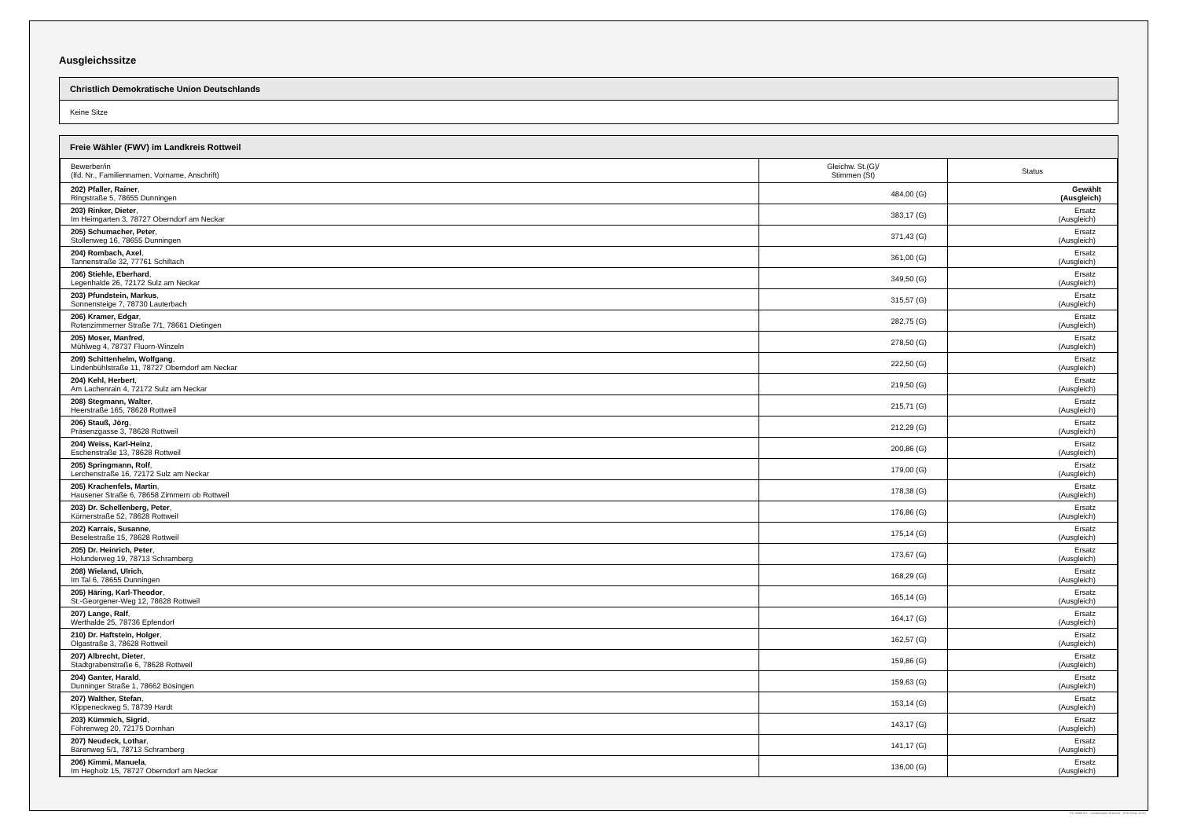Ausgleichssitze
Christlich Demokratische Union Deutschlands
Keine Sitze
Freie Wähler (FWV) im Landkreis Rottweil
| Bewerber/in (lfd. Nr., Familiennamen, Vorname, Anschrift) | Gleichw. St.(G)/ Stimmen (St) | Status |
| --- | --- | --- |
| 202) Pfaller, Rainer , Ringstraße 5, 78655 Dunningen | 484,00 (G) | Gewählt (Ausgleich) |
| 203) Rinker, Dieter , Im Heimgarten 3, 78727 Oberndorf am Neckar | 383,17 (G) | Ersatz (Ausgleich) |
| 205) Schumacher, Peter , Stollenweg 16, 78655 Dunningen | 371,43 (G) | Ersatz (Ausgleich) |
| 204) Rombach, Axel , Tannenstraße 32, 77761 Schiltach | 361,00 (G) | Ersatz (Ausgleich) |
| 206) Stiehle, Eberhard , Legenhalde 26, 72172 Sulz am Neckar | 349,50 (G) | Ersatz (Ausgleich) |
| 203) Pfundstein, Markus , Sonnensteige 7, 78730 Lauterbach | 315,57 (G) | Ersatz (Ausgleich) |
| 206) Kramer, Edgar , Rotenzimmerner Straße 7/1, 78661 Dietingen | 282,75 (G) | Ersatz (Ausgleich) |
| 205) Moser, Manfred , Mühlweg 4, 78737 Fluorn-Winzeln | 278,50 (G) | Ersatz (Ausgleich) |
| 209) Schittenhelm, Wolfgang , Lindenbühlstraße 11, 78727 Oberndorf am Neckar | 222,50 (G) | Ersatz (Ausgleich) |
| 204) Kehl, Herbert , Am Lachenrain 4, 72172 Sulz am Neckar | 219,50 (G) | Ersatz (Ausgleich) |
| 208) Stegmann, Walter , Heerstraße 165, 78628 Rottweil | 215,71 (G) | Ersatz (Ausgleich) |
| 206) Stauß, Jörg , Präsenzgasse 3, 78628 Rottweil | 212,29 (G) | Ersatz (Ausgleich) |
| 204) Weiss, Karl-Heinz , Eschenstraße 13, 78628 Rottweil | 200,86 (G) | Ersatz (Ausgleich) |
| 205) Springmann, Rolf , Lerchenstraße 16, 72172 Sulz am Neckar | 179,00 (G) | Ersatz (Ausgleich) |
| 205) Krachenfels, Martin , Hausener Straße 6, 78658 Zimmern ob Rottweil | 178,38 (G) | Ersatz (Ausgleich) |
| 203) Dr. Schellenberg, Peter , Körnerstraße 52, 78628 Rottweil | 176,86 (G) | Ersatz (Ausgleich) |
| 202) Karrais, Susanne , Beselestraße 15, 78628 Rottweil | 175,14 (G) | Ersatz (Ausgleich) |
| 205) Dr. Heinrich, Peter , Holunderweg 19, 78713 Schramberg | 173,67 (G) | Ersatz (Ausgleich) |
| 208) Wieland, Ulrich , Im Tal 6, 78655 Dunningen | 168,29 (G) | Ersatz (Ausgleich) |
| 205) Häring, Karl-Theodor , St.-Georgener-Weg 12, 78628 Rottweil | 165,14 (G) | Ersatz (Ausgleich) |
| 207) Lange, Ralf , Werthalde 25, 78736 Epfendorf | 164,17 (G) | Ersatz (Ausgleich) |
| 210) Dr. Haftstein, Holger , Olgastraße 3, 78628 Rottweil | 162,57 (G) | Ersatz (Ausgleich) |
| 207) Albrecht, Dieter , Stadtgrabenstraße 6, 78628 Rottweil | 159,86 (G) | Ersatz (Ausgleich) |
| 204) Ganter, Harald , Dunninger Straße 1, 78662 Bösingen | 159,63 (G) | Ersatz (Ausgleich) |
| 207) Walther, Stefan , Klippeneckweg 5, 78739 Hardt | 153,14 (G) | Ersatz (Ausgleich) |
| 203) Kümmich, Sigrid , Föhrenweg 20, 72175 Dornhan | 143,17 (G) | Ersatz (Ausgleich) |
| 207) Neudeck, Lothar , Bärenweg 5/1, 78713 Schramberg | 141,17 (G) | Ersatz (Ausgleich) |
| 206) Kimmi, Manuela , Im Hegholz 15, 78727 Oberndorf am Neckar | 136,00 (G) | Ersatz (Ausgleich) |
PC-Wahl 9.0 - Landratsamt Rottweil - 26.6.2014, 10:11